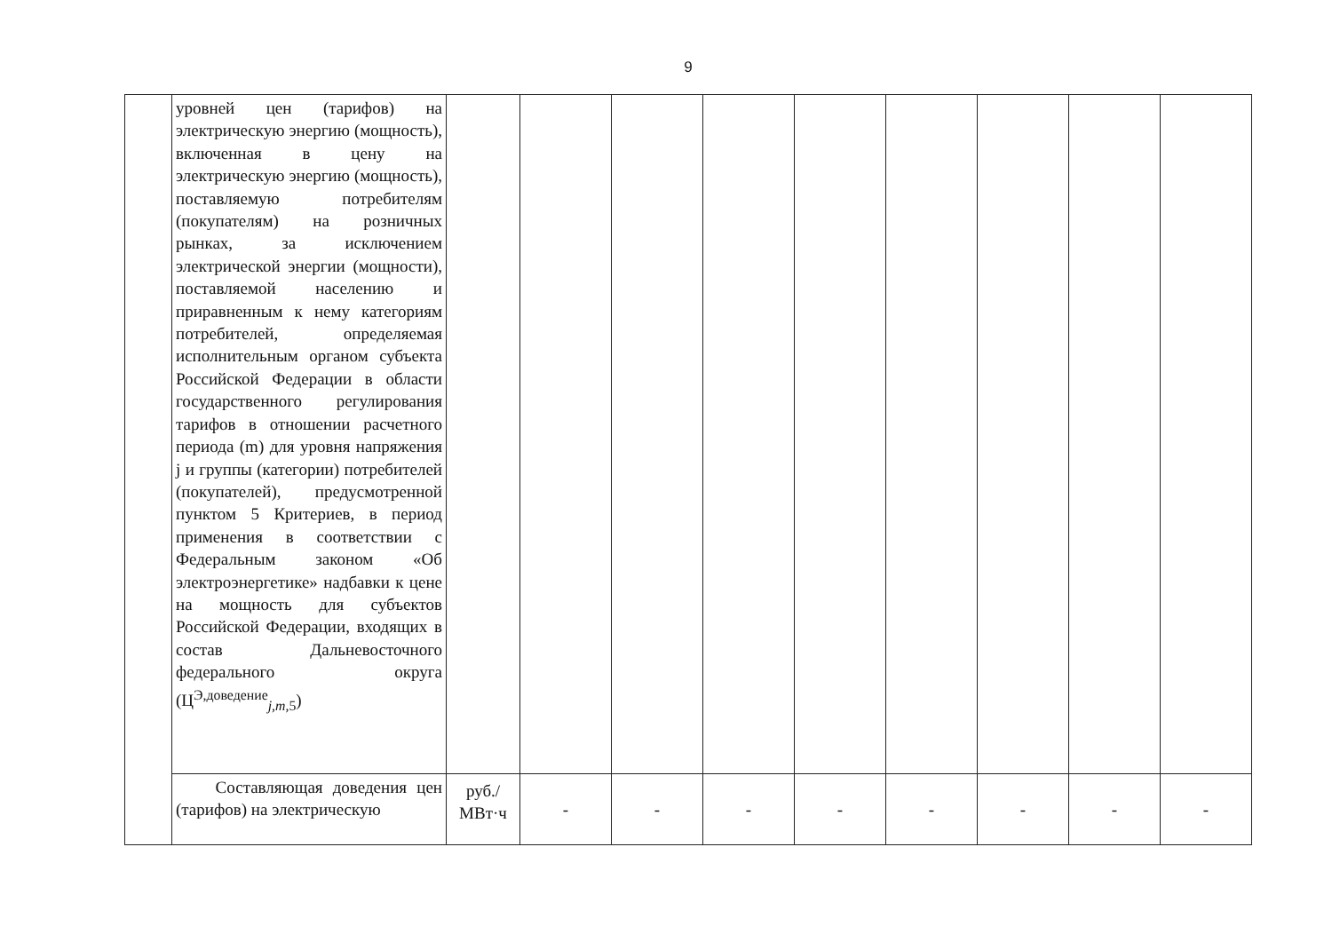9
| | уровней цен (тарифов) на электрическую энергию (мощность), включенная в цену на электрическую энергию (мощность), поставляемую потребителям (покупателям) на розничных рынках, за исключением электрической энергии (мощности), поставляемой населению и приравненным к нему категориям потребителей, определяемая исполнительным органом субъекта Российской Федерации в области государственного регулирования тарифов в отношении расчетного периода (m) для уровня напряжения j и группы (категории) потребителей (покупателей), предусмотренной пунктом 5 Критериев, в период применения в соответствии с Федеральным законом «Об электроэнергетике» надбавки к цене на мощность для субъектов Российской Федерации, входящих в состав Дальневосточного федерального округа (Ц<sup>Э,доведение</sup><sub>j,m,5</sub>) | | | | | | | | | |
| | Составляющая доведения цен (тарифов) на электрическую | руб./ МВт·ч | - | - | - | - | - | - | - | - |